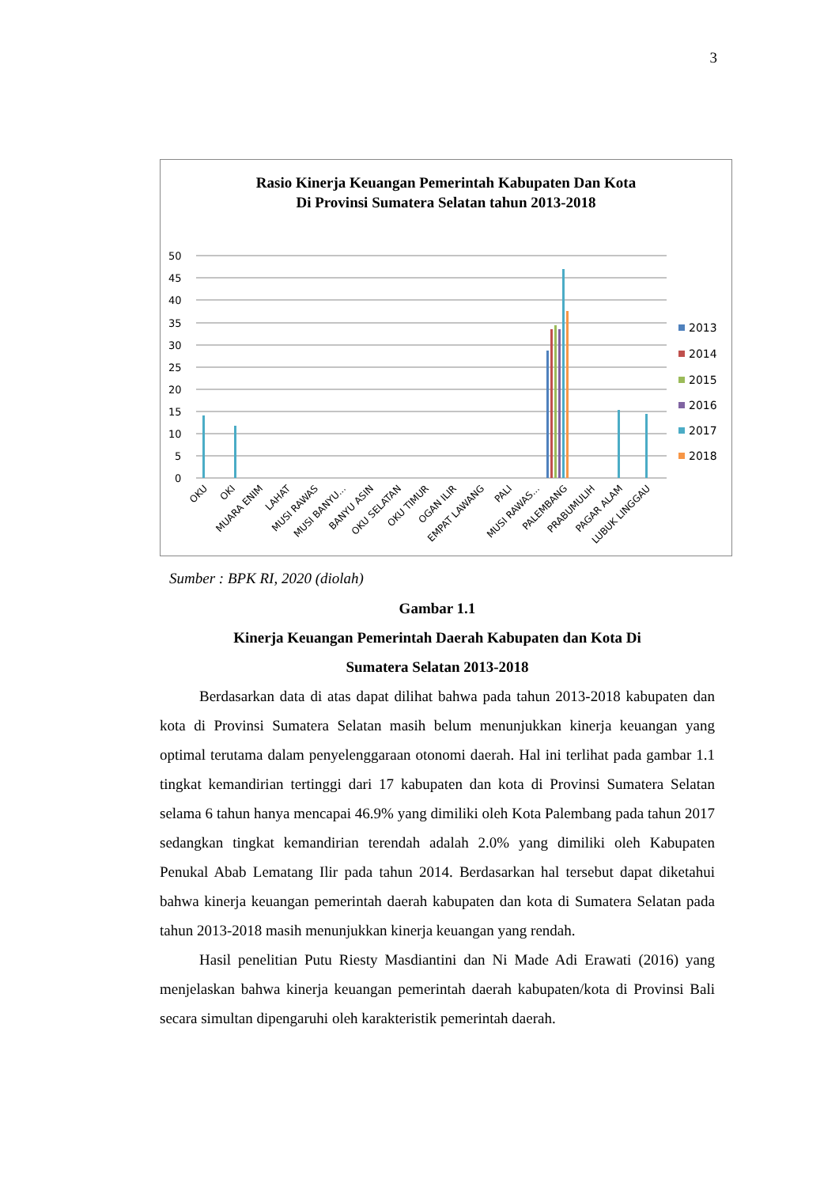3
Rasio Kinerja Keuangan Pemerintah Kabupaten Dan Kota
Di Provinsi Sumatera Selatan tahun 2013-2018
50
45
40
35
30
25
20
15
10
5
0
2013
2014
2015
2016
2017
2018
OKU
OKI
MUARA ENIM
LAHAT
MUSI RAWAS
MUSI BANYU...
BANYU ASIN
OKU SELATAN
OKU TIMUR
OGAN ILIR
EMPAT LAWANG
PALI
MUSI RAWAS...
PALEMBANG
PRABUMULIH
PAGAR ALAM
LUBUK LINGGAU
Sumber : BPK RI, 2020 (diolah)
Gambar 1.1
Kinerja Keuangan Pemerintah Daerah Kabupaten dan Kota Di
Sumatera Selatan 2013-2018
Berdasarkan data di atas dapat dilihat bahwa pada tahun 2013-2018 kabupaten dan kota di Provinsi Sumatera Selatan masih belum menunjukkan kinerja keuangan yang optimal terutama dalam penyelenggaraan otonomi daerah. Hal ini terlihat pada gambar 1.1 tingkat kemandirian tertinggi dari 17 kabupaten dan kota di Provinsi Sumatera Selatan selama 6 tahun hanya mencapai 46.9% yang dimiliki oleh Kota Palembang pada tahun 2017 sedangkan tingkat kemandirian terendah adalah 2.0% yang dimiliki oleh Kabupaten Penukal Abab Lematang Ilir pada tahun 2014. Berdasarkan hal tersebut dapat diketahui bahwa kinerja keuangan pemerintah daerah kabupaten dan kota di Sumatera Selatan pada tahun 2013-2018 masih menunjukkan kinerja keuangan yang rendah.
Hasil penelitian Putu Riesty Masdiantini dan Ni Made Adi Erawati (2016) yang menjelaskan bahwa kinerja keuangan pemerintah daerah kabupaten/kota di Provinsi Bali secara simultan dipengaruhi oleh karakteristik pemerintah daerah.